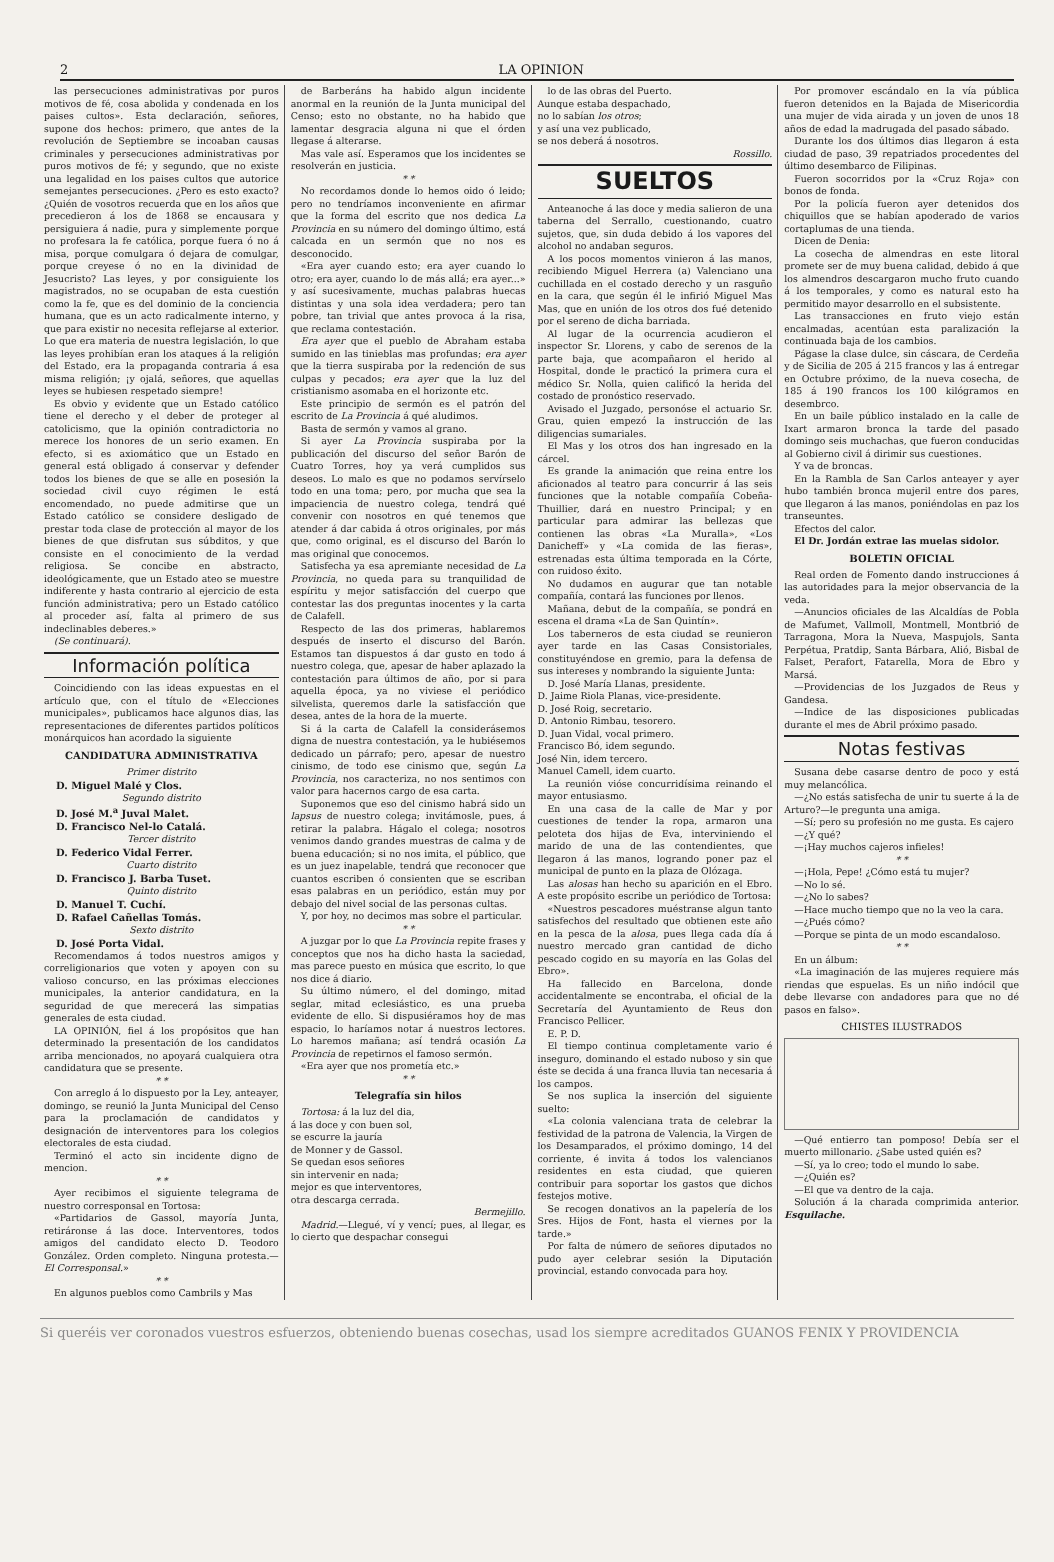2 LA OPINION
las persecuciones administrativas por puros motivos de fé, cosa abolida y condenada en los paises cultos». Esta declaración, señores, supone dos hechos: primero, que antes de la revolución de Septiembre se incoaban causas criminales y persecuciones administrativas por puros motivos de fé; y segundo, que no existe una legalidad en los paises cultos que autorice semejantes persecuciones. ¿Pero es esto exacto? ¿Quién de vosotros recuerda que en los años que precedieron á los de 1868 se encausara y persiguiera á nadie, pura y simplemente porque no profesara la fe católica, porque fuera ó no á misa, porque comulgara ó dejara de comulgar, porque creyese ó no en la divinidad de Jesucristo? Las leyes, y por consiguiente los magistrados, no se ocupaban de esta cuestión como la fe, que es del dominio de la conciencia humana, que es un acto radicalmente interno, y que para existir no necesita reflejarse al exterior. Lo que era materia de nuestra legislación, lo que las leyes prohibían eran los ataques á la religión del Estado, era la propaganda contraria á esa misma religión; ¡y ojalá, señores, que aquellas leyes se hubiesen respetado siempre!
Es obvio y evidente que un Estado católico tiene el derecho y el deber de proteger al catolicismo, que la opinión contradictoria no merece los honores de un serio examen. En efecto, si es axiomático que un Estado en general está obligado á conservar y defender todos los bienes de que se alle en posesión la sociedad civil cuyo régimen le está encomendado, no puede admitirse que un Estado católico se considere desligado de prestar toda clase de protección al mayor de los bienes de que disfrutan sus súbditos, y que consiste en el conocimiento de la verdad religiosa. Se concibe en abstracto, ideológicamente, que un Estado ateo se muestre indiferente y hasta contrario al ejercicio de esta función administrativa; pero un Estado católico al proceder así, falta al primero de sus indeclinables deberes.»
(Se continuará).
Información política
Coincidiendo con las ideas expuestas en el artículo que, con el título de «Elecciones municipales», publicamos hace algunos dias, las representaciones de diferentes partidos políticos monárquicos han acordado la siguiente
CANDIDATURA ADMINISTRATIVA
Primer distrito
D. Miguel Malé y Clos.
Segundo distrito
D. José M.<sup>a</sup> Juval Malet.
D. Francisco Nel-lo Catalá.
Tercer distrito
D. Federico Vidal Ferrer.
Cuarto distrito
D. Francisco J. Barba Tuset.
Quinto distrito
D. Manuel T. Cuchí.
D. Rafael Cañellas Tomás.
Sexto distrito
D. José Porta Vidal.
Recomendamos á todos nuestros amigos y correligionarios que voten y apoyen con su valioso concurso, en las próximas elecciones municipales, la anterior candidatura, en la seguridad de que merecerá las simpatias generales de esta ciudad.
LA OPINIÓN, fiel á los propósitos que han determinado la presentación de los candidatos arriba mencionados, no apoyará cualquiera otra candidatura que se presente.
* *
Con arreglo á lo dispuesto por la Ley, anteayer, domingo, se reunió la Junta Municipal del Censo para la proclamación de candidatos y designación de interventores para los colegios electorales de esta ciudad.
Terminó el acto sin incidente digno de mencion.
* *
Ayer recibimos el siguiente telegrama de nuestro corresponsal en Tortosa:
«Partidarios de Gassol, mayoría Junta, retiráronse á las doce. Interventores, todos amigos del candidato electo D. Teodoro González. Orden completo. Ninguna protesta.—El Corresponsal.»
* *
En algunos pueblos como Cambrils y Mas
de Barberáns ha habido algun incidente anormal en la reunión de la Junta municipal del Censo; esto no obstante, no ha habido que lamentar desgracia alguna ni que el órden llegase á alterarse.
Mas vale así. Esperamos que los incidentes se resolverán en justicia.
* *
No recordamos donde lo hemos oido ó leido; pero no tendríamos inconveniente en afirmar que la forma del escrito que nos dedica La Provincia en su número del domingo último, está calcada en un sermón que no nos es desconocido.
«Era ayer cuando esto; era ayer cuando lo otro; era ayer, cuando lo de más allá; era ayer...» y así sucesivamente, muchas palabras huecas distintas y una sola idea verdadera; pero tan pobre, tan trivial que antes provoca á la risa, que reclama contestación.
Era ayer que el pueblo de Abraham estaba sumido en las tinieblas mas profundas; era ayer que la tierra suspiraba por la redención de sus culpas y pecados; era ayer que la luz del cristianismo asomaba en el horizonte etc.
Este principio de sermón es el patrón del escrito de La Provincia á qué aludimos.
Basta de sermón y vamos al grano.
Si ayer La Provincia suspiraba por la publicación del discurso del señor Barón de Cuatro Torres, hoy ya verá cumplidos sus deseos. Lo malo es que no podamos servírselo todo en una toma; pero, por mucha que sea la impaciencia de nuestro colega, tendrá qué convenir con nosotros en qué tenemos que atender á dar cabida á otros originales, por más que, como original, es el discurso del Barón lo mas original que conocemos.
Satisfecha ya esa apremiante necesidad de La Provincia, no queda para su tranquilidad de espíritu y mejor satisfacción del cuerpo que contestar las dos preguntas inocentes y la carta de Calafell.
Respecto de las dos primeras, hablaremos después de inserto el discurso del Barón. Estamos tan dispuestos á dar gusto en todo á nuestro colega, que, apesar de haber aplazado la contestación para últimos de año, por si para aquella época, ya no viviese el periódico silvelista, queremos darle la satisfacción que desea, antes de la hora de la muerte.
Si á la carta de Calafell la considerásemos digna de nuestra contestación, ya le hubiésemos dedicado un párrafo; pero, apesar de nuestro cinismo, de todo ese cinismo que, según La Provincia, nos caracteriza, no nos sentimos con valor para hacernos cargo de esa carta.
Suponemos que eso del cinismo habrá sido un lapsus de nuestro colega; invitámosle, pues, á retirar la palabra. Hágalo el colega; nosotros venimos dando grandes muestras de calma y de buena educación; si no nos imita, el público, que es un juez inapelable, tendrá que reconocer que cuantos escriben ó consienten que se escriban esas palabras en un periódico, están muy por debajo del nivel social de las personas cultas.
Y, por hoy, no decimos mas sobre el particular.
* *
A juzgar por lo que La Provincia repite frases y conceptos que nos ha dicho hasta la saciedad, mas parece puesto en música que escrito, lo que nos dice á diario.
Su último número, el del domingo, mitad seglar, mitad eclesiástico, es una prueba evidente de ello. Si dispusiéramos hoy de mas espacio, lo haríamos notar á nuestros lectores. Lo haremos mañana; así tendrá ocasión La Provincia de repetirnos el famoso sermón.
«Era ayer que nos prometía etc.»
* *
Telegrafía sin hilos
Tortosa: á la luz del dia,
á las doce y con buen sol,
se escurre la jauría
de Monner y de Gassol.
Se quedan esos señores
sin intervenir en nada;
mejor es que interventores,
otra descarga cerrada.
Bermejillo.
Madrid.—Llegué, ví y vencí; pues, al llegar, es lo cierto que despachar consegui
lo de las obras del Puerto.
Aunque estaba despachado,
no lo sabían los otros;
y así una vez publicado,
se nos deberá á nosotros.
Rossillo.
SUELTOS
Anteanoche á las doce y media salieron de una taberna del Serrallo, cuestionando, cuatro sujetos, que, sin duda debido á los vapores del alcohol no andaban seguros.
A los pocos momentos vinieron á las manos, recibiendo Miguel Herrera (a) Valenciano una cuchillada en el costado derecho y un rasguño en la cara, que según él le infirió Miguel Mas Mas, que en unión de los otros dos fué detenido por el sereno de dicha barriada.
Al lugar de la ocurrencia acudieron el inspector Sr. Llorens, y cabo de serenos de la parte baja, que acompañaron el herido al Hospital, donde le practicó la primera cura el médico Sr. Nolla, quien calificó la herida del costado de pronóstico reservado.
Avisado el Juzgado, personóse el actuario Sr. Grau, quien empezó la instrucción de las diligencias sumariales.
El Mas y los otros dos han ingresado en la cárcel.
Es grande la animación que reina entre los aficionados al teatro para concurrir á las seis funciones que la notable compañía Cobeña-Thuillier, dará en nuestro Principal; y en particular para admirar las bellezas que contienen las obras «La Muralla», «Los Danicheff» y «La comida de las fieras», estrenadas esta última temporada en la Córte, con ruidoso éxito.
No dudamos en augurar que tan notable compañía, contará las funciones por llenos.
Mañana, debut de la compañía, se pondrá en escena el drama «La de San Quintín».
Los taberneros de esta ciudad se reunieron ayer tarde en las Casas Consistoriales, constituyéndose en gremio, para la defensa de sus intereses y nombrando la siguiente Junta:
D. José María Llanas, presidente.
D. Jaime Riola Planas, vice-presidente.
D. José Roig, secretario.
D. Antonio Rimbau, tesorero.
D. Juan Vidal, vocal primero.
Francisco Bó, idem segundo.
José Nin, idem tercero.
Manuel Camell, idem cuarto.
La reunión vióse concurridísima reinando el mayor entusiasmo.
En una casa de la calle de Mar y por cuestiones de tender la ropa, armaron una peloteta dos hijas de Eva, interviniendo el marido de una de las contendientes, que llegaron á las manos, logrando poner paz el municipal de punto en la plaza de Olózaga.
Las alosas han hecho su aparición en el Ebro. A este propósito escribe un periódico de Tortosa:
«Nuestros pescadores muéstranse algun tanto satisfechos del resultado que obtienen este año en la pesca de la alosa, pues llega cada día á nuestro mercado gran cantidad de dicho pescado cogido en su mayoría en las Golas del Ebro».
Ha fallecido en Barcelona, donde accidentalmente se encontraba, el oficial de la Secretaría del Ayuntamiento de Reus don Francisco Pellicer.
E. P. D.
El tiempo continua completamente vario é inseguro, dominando el estado nuboso y sin que éste se decida á una franca lluvia tan necesaria á los campos.
Se nos suplica la inserción del siguiente suelto:
«La colonia valenciana trata de celebrar la festividad de la patrona de Valencia, la Virgen de los Desamparados, el próximo domingo, 14 del corriente, é invita á todos los valencianos residentes en esta ciudad, que quieren contribuir para soportar los gastos que dichos festejos motive.
Se recogen donativos an la papelería de los Sres. Hijos de Font, hasta el viernes por la tarde.»
Por falta de número de señores diputados no pudo ayer celebrar sesión la Diputación provincial, estando convocada para hoy.
Por promover escándalo en la vía pública fueron detenidos en la Bajada de Misericordia una mujer de vida airada y un joven de unos 18 años de edad la madrugada del pasado sábado.
Durante los dos últimos dias llegaron á esta ciudad de paso, 39 repatriados procedentes del último desembarco de Filipinas.
Fueron socorridos por la «Cruz Roja» con bonos de fonda.
Por la policía fueron ayer detenidos dos chiquillos que se habían apoderado de varios cortaplumas de una tienda.
Dicen de Denia:
La cosecha de almendras en este litoral promete ser de muy buena calidad, debido á que los almendros descargaron mucho fruto cuando á los temporales, y como es natural esto ha permitido mayor desarrollo en el subsistente.
Las transacciones en fruto viejo están encalmadas, acentúan esta paralización la continuada baja de los cambios.
Págase la clase dulce, sin cáscara, de Cerdeña y de Sicilia de 205 á 215 francos y las á entregar en Octubre próximo, de la nueva cosecha, de 185 á 190 francos los 100 kilógramos en desembrco.
En un baile público instalado en la calle de Ixart armaron bronca la tarde del pasado domingo seis muchachas, que fueron conducidas al Gobierno civil á dirimir sus cuestiones.
Y va de broncas.
En la Rambla de San Carlos anteayer y ayer hubo también bronca mujeril entre dos pares, que llegaron á las manos, poniéndolas en paz los transeuntes.
Efectos del calor.
El Dr. Jordán extrae las muelas sidolor.
BOLETIN OFICIAL
Real orden de Fomento dando instrucciones á las autoridades para la mejor observancia de la veda.
—Anuncios oficiales de las Alcaldías de Pobla de Mafumet, Vallmoll, Montmell, Montbrió de Tarragona, Mora la Nueva, Maspujols, Santa Perpétua, Pratdip, Santa Bárbara, Alió, Bisbal de Falset, Perafort, Fatarella, Mora de Ebro y Marsá.
—Providencias de los Juzgados de Reus y Gandesa.
—Indice de las disposiciones publicadas durante el mes de Abril próximo pasado.
Notas festivas
Susana debe casarse dentro de poco y está muy melancólica.
—¿No estás satisfecha de unir tu suerte á la de Arturo?—le pregunta una amiga.
—Sí; pero su profesión no me gusta. Es cajero
—¿Y qué?
—¡Hay muchos cajeros infieles!
* *
—¡Hola, Pepe! ¿Cómo está tu mujer?
—No lo sé.
—¿No lo sabes?
—Hace mucho tiempo que no la veo la cara.
—¿Pués cómo?
—Porque se pinta de un modo escandaloso.
* *
En un álbum:
«La imaginación de las mujeres requiere más riendas que espuelas. Es un niño indócil que debe llevarse con andadores para que no dé pasos en falso».
CHISTES ILUSTRADOS
—Qué entierro tan pomposo! Debía ser el muerto millonario. ¿Sabe usted quién es?
—Sí, ya lo creo; todo el mundo lo sabe.
—¿Quién es?
—El que va dentro de la caja.
Solución á la charada comprimida anterior. Esquilache.
Si queréis ver coronados vuestros esfuerzos, obteniendo buenas cosechas, usad los siempre acreditados GUANOS FENIX Y PROVIDENCIA